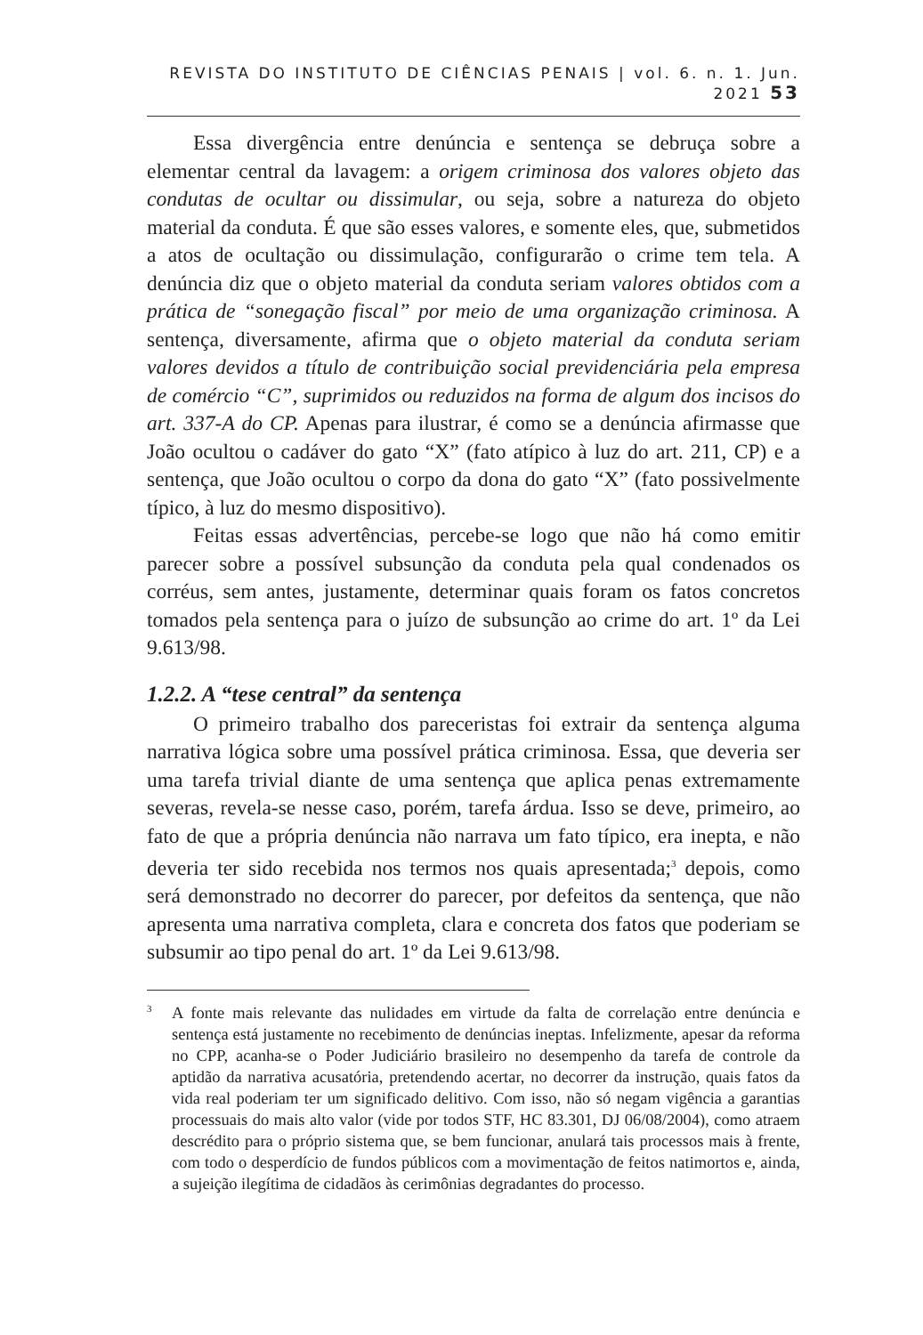REVISTA DO INSTITUTO DE CIÊNCIAS PENAIS | vol. 6. n. 1. Jun. 2021 53
Essa divergência entre denúncia e sentença se debruça sobre a elementar central da lavagem: a origem criminosa dos valores objeto das condutas de ocultar ou dissimular, ou seja, sobre a natureza do objeto material da conduta. É que são esses valores, e somente eles, que, submetidos a atos de ocultação ou dissimulação, configurarão o crime tem tela. A denúncia diz que o objeto material da conduta seriam valores obtidos com a prática de “sonegação fiscal” por meio de uma organização criminosa. A sentença, diversamente, afirma que o objeto material da conduta seriam valores devidos a título de contribuição social previdenciária pela empresa de comércio “C”, suprimidos ou reduzidos na forma de algum dos incisos do art. 337-A do CP. Apenas para ilustrar, é como se a denúncia afirmasse que João ocultou o cadáver do gato “X” (fato atípico à luz do art. 211, CP) e a sentença, que João ocultou o corpo da dona do gato “X” (fato possivelmente típico, à luz do mesmo dispositivo).
Feitas essas advertências, percebe-se logo que não há como emitir parecer sobre a possível subsunção da conduta pela qual condenados os corréus, sem antes, justamente, determinar quais foram os fatos concretos tomados pela sentença para o juízo de subsunção ao crime do art. 1º da Lei 9.613/98.
1.2.2. A “tese central” da sentença
O primeiro trabalho dos pareceristas foi extrair da sentença alguma narrativa lógica sobre uma possível prática criminosa. Essa, que deveria ser uma tarefa trivial diante de uma sentença que aplica penas extremamente severas, revela-se nesse caso, porém, tarefa árdua. Isso se deve, primeiro, ao fato de que a própria denúncia não narrava um fato típico, era inepta, e não deveria ter sido recebida nos termos nos quais apresentada;<sup>3</sup> depois, como será demonstrado no decorrer do parecer, por defeitos da sentença, que não apresenta uma narrativa completa, clara e concreta dos fatos que poderiam se subsumir ao tipo penal do art. 1º da Lei 9.613/98.
<sup>3</sup> A fonte mais relevante das nulidades em virtude da falta de correlação entre denúncia e sentença está justamente no recebimento de denúncias ineptas. Infelizmente, apesar da reforma no CPP, acanha-se o Poder Judiciário brasileiro no desempenho da tarefa de controle da aptidão da narrativa acusatória, pretendendo acertar, no decorrer da instrução, quais fatos da vida real poderiam ter um significado delitivo. Com isso, não só negam vigência a garantias processuais do mais alto valor (vide por todos STF, HC 83.301, DJ 06/08/2004), como atraem descrédito para o próprio sistema que, se bem funcionar, anulará tais processos mais à frente, com todo o desperdício de fundos públicos com a movimentação de feitos natimortos e, ainda, a sujeição ilegítima de cidadãos às cerimônias degradantes do processo.